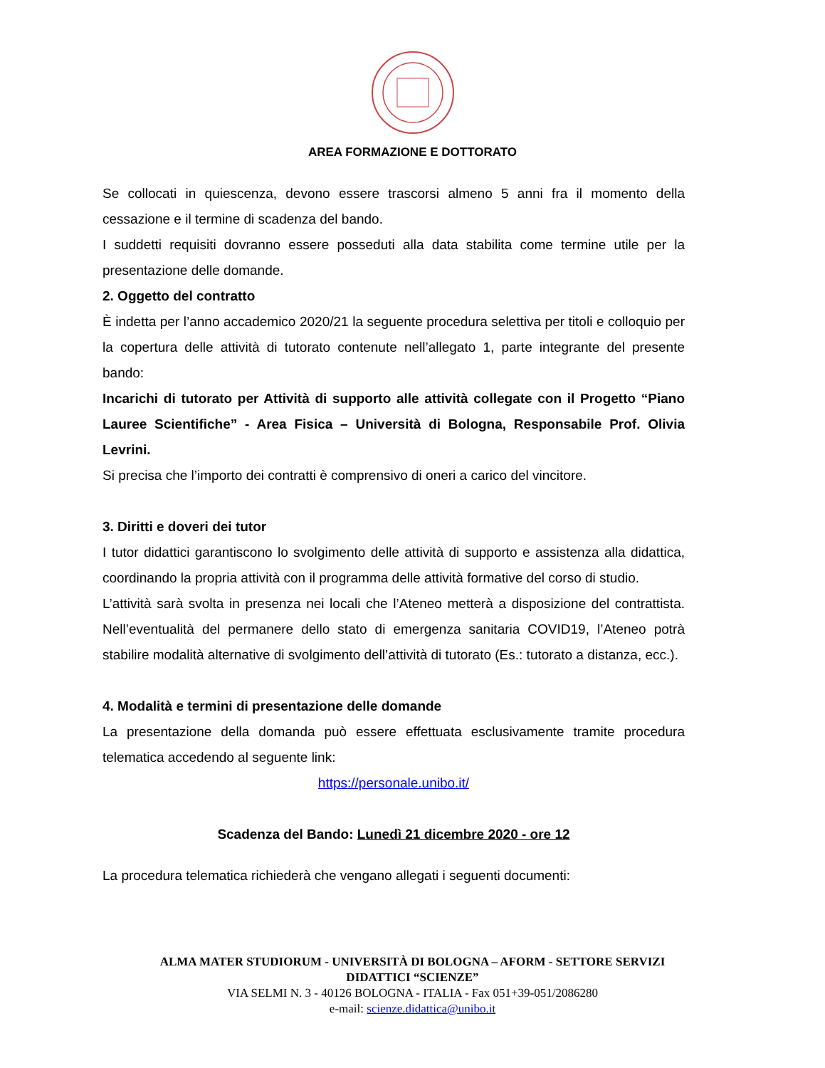AREA FORMAZIONE E DOTTORATO
Se collocati in quiescenza, devono essere trascorsi almeno 5 anni fra il momento della cessazione e il termine di scadenza del bando.
I suddetti requisiti dovranno essere posseduti alla data stabilita come termine utile per la presentazione delle domande.
2. Oggetto del contratto
È indetta per l’anno accademico 2020/21 la seguente procedura selettiva per titoli e colloquio per la copertura delle attività di tutorato contenute nell’allegato 1, parte integrante del presente bando:
Incarichi di tutorato per Attività di supporto alle attività collegate con il Progetto “Piano Lauree Scientifiche” - Area Fisica – Università di Bologna, Responsabile Prof. Olivia Levrini.
Si precisa che l’importo dei contratti è comprensivo di oneri a carico del vincitore.
3. Diritti e doveri dei tutor
I tutor didattici garantiscono lo svolgimento delle attività di supporto e assistenza alla didattica, coordinando la propria attività con il programma delle attività formative del corso di studio.
L’attività sarà svolta in presenza nei locali che l’Ateneo metterà a disposizione del contrattista. Nell’eventualità del permanere dello stato di emergenza sanitaria COVID19, l’Ateneo potrà stabilire modalità alternative di svolgimento dell’attività di tutorato (Es.: tutorato a distanza, ecc.).
4. Modalità e termini di presentazione delle domande
La presentazione della domanda può essere effettuata esclusivamente tramite procedura telematica accedendo al seguente link:
https://personale.unibo.it/
Scadenza del Bando: Lunedì 21 dicembre 2020 - ore 12
La procedura telematica richiederà che vengano allegati i seguenti documenti:
ALMA MATER STUDIORUM - UNIVERSITÀ DI BOLOGNA – AFORM - SETTORE SERVIZI
DIDATTICI “SCIENZE”
VIA SELMI N. 3 - 40126 BOLOGNA - ITALIA - Fax 051+39-051/2086280
e-mail: scienze.didattica@unibo.it